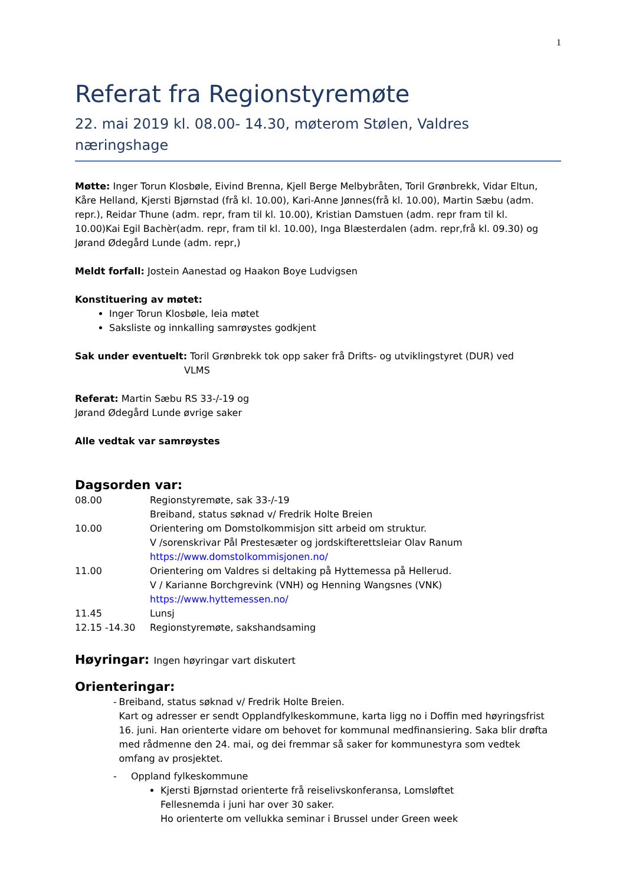1
Referat fra Regionstyremøte
22. mai 2019 kl. 08.00- 14.30, møterom Stølen, Valdres næringshage
Møtte: Inger Torun Klosbøle, Eivind Brenna, Kjell Berge Melbybråten, Toril Grønbrekk, Vidar Eltun, Kåre Helland, Kjersti Bjørnstad (frå kl. 10.00), Kari-Anne Jønnes(frå kl. 10.00), Martin Sæbu (adm. repr.), Reidar Thune (adm. repr, fram til kl. 10.00), Kristian Damstuen (adm. repr fram til kl. 10.00)Kai Egil Bachèr(adm. repr, fram til kl. 10.00), Inga Blæsterdalen (adm. repr,frå kl. 09.30) og Jørand Ødegård Lunde (adm. repr,)
Meldt forfall: Jostein Aanestad og Haakon Boye Ludvigsen
Konstituering av møtet:
Inger Torun Klosbøle, leia møtet
Saksliste og innkalling samrøystes godkjent
Sak under eventuelt: Toril Grønbrekk tok opp saker frå Drifts- og utviklingstyret (DUR) ved
VLMS
Referat: Martin Sæbu RS 33-/-19 og
Jørand Ødegård Lunde øvrige saker
Alle vedtak var samrøystes
Dagsorden var:
| 08.00 | Regionstyremøte, sak 33-/-19 Breiband, status søknad v/ Fredrik Holte Breien |
| 10.00 | Orientering om Domstolkommisjon sitt arbeid om struktur. V /sorenskrivar Pål Prestesæter og jordskifterettsleiar Olav Ranum https://www.domstolkommisjonen.no/ |
| 11.00 | Orientering om Valdres si deltaking på Hyttemessa på Hellerud. V / Karianne Borchgrevink (VNH) og Henning Wangsnes (VNK) https://www.hyttemessen.no/ |
| 11.45 | Lunsj |
| 12.15 -14.30 | Regionstyremøte, sakshandsaming |
Høyringar: Ingen høyringar vart diskutert
Orienteringar:
- Breiband, status søknad v/ Fredrik Holte Breien.
Kart og adresser er sendt Opplandfylkeskommune, karta ligg no i Doffin med høyringsfrist 16. juni. Han orienterte vidare om behovet for kommunal medfinansiering. Saka blir drøfta med rådmenne den 24. mai, og dei fremmar så saker for kommunestyra som vedtek omfang av prosjektet.
- Oppland fylkeskommune
Kjersti Bjørnstad orienterte frå reiselivskonferansa, Lomsløftet
Fellesnemda i juni har over 30 saker.
Ho orienterte om vellukka seminar i Brussel under Green week